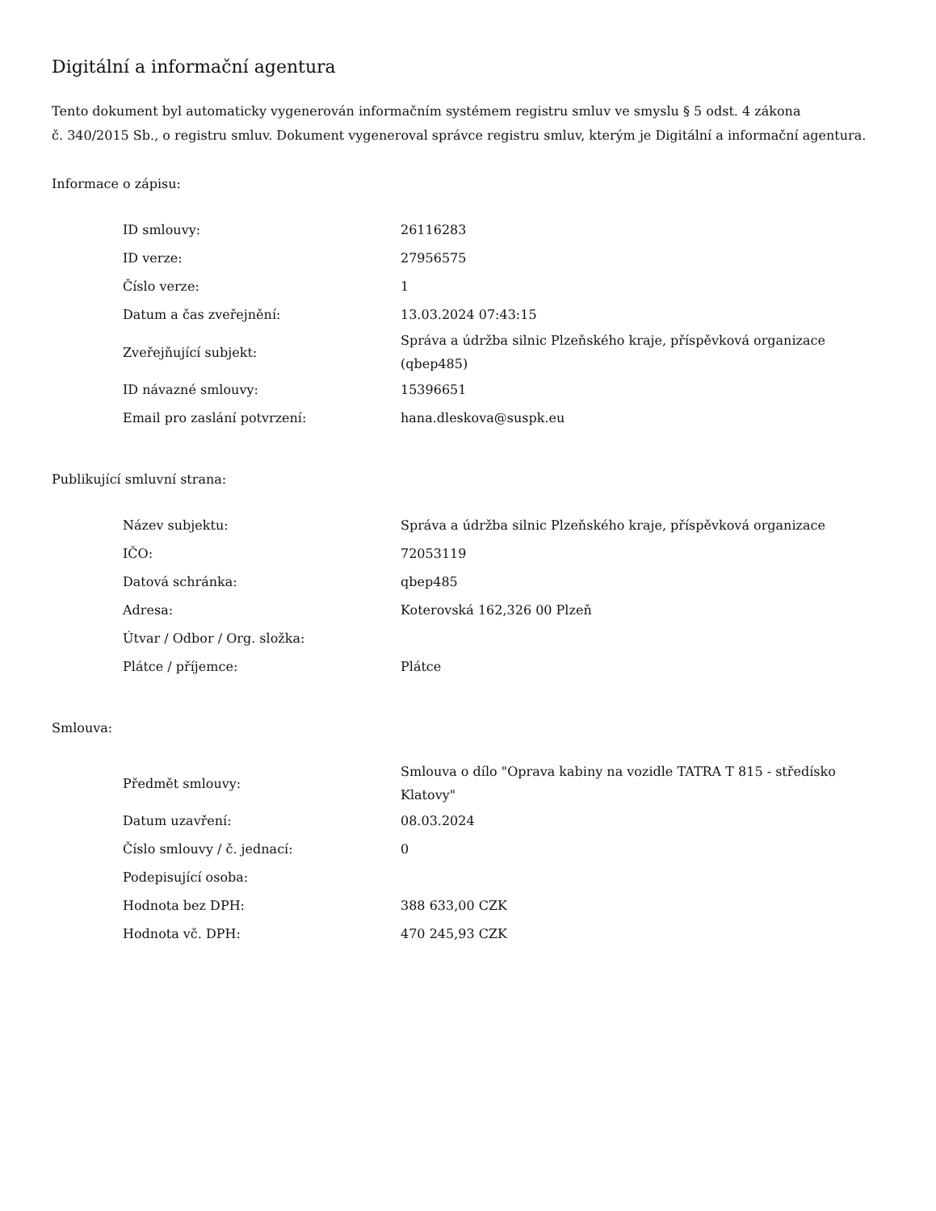Digitální a informační agentura
Tento dokument byl automaticky vygenerován informačním systémem registru smluv ve smyslu § 5 odst. 4 zákona
č. 340/2015 Sb., o registru smluv. Dokument vygeneroval správce registru smluv, kterým je Digitální a informační agentura.
Informace o zápisu:
| ID smlouvy: | 26116283 |
| ID verze: | 27956575 |
| Číslo verze: | 1 |
| Datum a čas zveřejnění: | 13.03.2024 07:43:15 |
| Zveřejňující subjekt: | Správa a údržba silnic Plzeňského kraje, příspěvková organizace (qbep485) |
| ID návazné smlouvy: | 15396651 |
| Email pro zaslání potvrzení: | hana.dleskova@suspk.eu |
Publikující smluvní strana:
| Název subjektu: | Správa a údržba silnic Plzeňského kraje, příspěvková organizace |
| IČO: | 72053119 |
| Datová schránka: | qbep485 |
| Adresa: | Koterovská 162,326 00 Plzeň |
| Útvar / Odbor / Org. složka: | |
| Plátce / příjemce: | Plátce |
Smlouva:
| Předmět smlouvy: | Smlouva o dílo "Oprava kabiny na vozidle TATRA T 815 - středísko Klatovy" |
| Datum uzavření: | 08.03.2024 |
| Číslo smlouvy / č. jednací: | 0 |
| Podepisující osoba: | |
| Hodnota bez DPH: | 388 633,00 CZK |
| Hodnota vč. DPH: | 470 245,93 CZK |